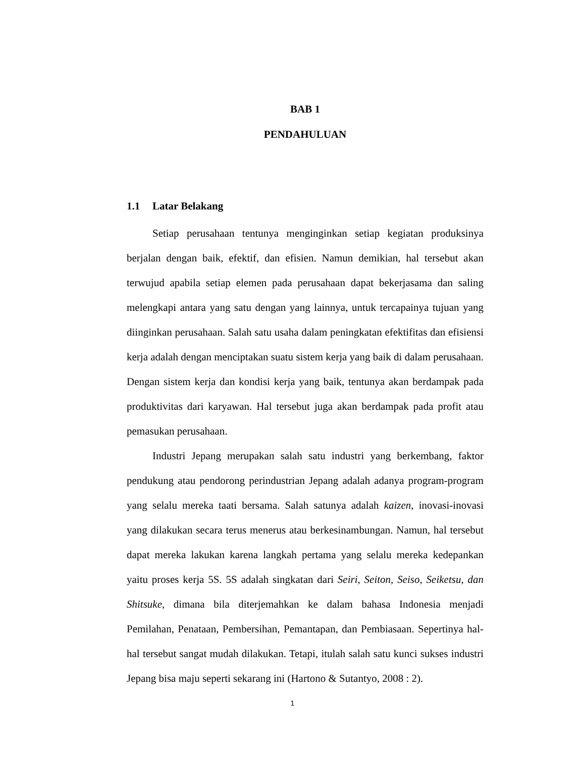BAB 1
PENDAHULUAN
1.1 Latar Belakang
Setiap perusahaan tentunya menginginkan setiap kegiatan produksinya berjalan dengan baik, efektif, dan efisien. Namun demikian, hal tersebut akan terwujud apabila setiap elemen pada perusahaan dapat bekerjasama dan saling melengkapi antara yang satu dengan yang lainnya, untuk tercapainya tujuan yang diinginkan perusahaan. Salah satu usaha dalam peningkatan efektifitas dan efisiensi kerja adalah dengan menciptakan suatu sistem kerja yang baik di dalam perusahaan. Dengan sistem kerja dan kondisi kerja yang baik, tentunya akan berdampak pada produktivitas dari karyawan. Hal tersebut juga akan berdampak pada profit atau pemasukan perusahaan.
Industri Jepang merupakan salah satu industri yang berkembang, faktor pendukung atau pendorong perindustrian Jepang adalah adanya program-program yang selalu mereka taati bersama. Salah satunya adalah kaizen, inovasi-inovasi yang dilakukan secara terus menerus atau berkesinambungan. Namun, hal tersebut dapat mereka lakukan karena langkah pertama yang selalu mereka kedepankan yaitu proses kerja 5S. 5S adalah singkatan dari Seiri, Seiton, Seiso, Seiketsu, dan Shitsuke, dimana bila diterjemahkan ke dalam bahasa Indonesia menjadi Pemilahan, Penataan, Pembersihan, Pemantapan, dan Pembiasaan. Sepertinya hal-hal tersebut sangat mudah dilakukan. Tetapi, itulah salah satu kunci sukses industri Jepang bisa maju seperti sekarang ini (Hartono & Sutantyo, 2008 : 2).
1